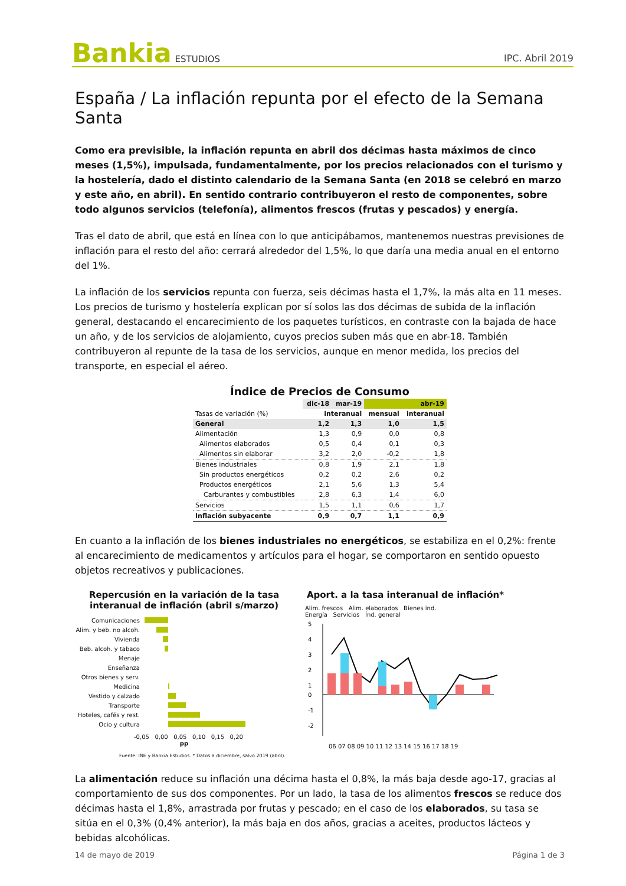Bankia ESTUDIOS
IPC. Abril 2019
España / La inflación repunta por el efecto de la Semana Santa
Como era previsible, la inflación repunta en abril dos décimas hasta máximos de cinco meses (1,5%), impulsada, fundamentalmente, por los precios relacionados con el turismo y la hostelería, dado el distinto calendario de la Semana Santa (en 2018 se celebró en marzo y este año, en abril). En sentido contrario contribuyeron el resto de componentes, sobre todo algunos servicios (telefonía), alimentos frescos (frutas y pescados) y energía.
Tras el dato de abril, que está en línea con lo que anticipábamos, mantenemos nuestras previsiones de inflación para el resto del año: cerrará alrededor del 1,5%, lo que daría una media anual en el entorno del 1%.
La inflación de los servicios repunta con fuerza, seis décimas hasta el 1,7%, la más alta en 11 meses. Los precios de turismo y hostelería explican por sí solos las dos décimas de subida de la inflación general, destacando el encarecimiento de los paquetes turísticos, en contraste con la bajada de hace un año, y de los servicios de alojamiento, cuyos precios suben más que en abr-18. También contribuyeron al repunte de la tasa de los servicios, aunque en menor medida, los precios del transporte, en especial el aéreo.
Índice de Precios de Consumo
| | dic-18 | mar-19 | abr-19 | |
| --- | --- | --- | --- | --- |
| Tasas de variación (%) | interanual | | mensual | interanual |
| General | 1,2 | 1,3 | 1,0 | 1,5 |
| Alimentación | 1,3 | 0,9 | 0,0 | 0,8 |
| Alimentos elaborados | 0,5 | 0,4 | 0,1 | 0,3 |
| Alimentos sin elaborar | 3,2 | 2,0 | -0,2 | 1,8 |
| Bienes industriales | 0,8 | 1,9 | 2,1 | 1,8 |
| Sin productos energéticos | 0,2 | 0,2 | 2,6 | 0,2 |
| Productos energéticos | 2,1 | 5,6 | 1,3 | 5,4 |
| Carburantes y combustibles | 2,8 | 6,3 | 1,4 | 6,0 |
| Servicios | 1,5 | 1,1 | 0,6 | 1,7 |
| Inflación subyacente | 0,9 | 0,7 | 1,1 | 0,9 |
En cuanto a la inflación de los bienes industriales no energéticos, se estabiliza en el 0,2%: frente al encarecimiento de medicamentos y artículos para el hogar, se comportaron en sentido opuesto objetos recreativos y publicaciones.
Repercusión en la variación de la tasa interanual de inflación (abril s/marzo)
Comunicaciones
Alim. y beb. no alcoh.
Vivienda
Beb. alcoh. y tabaco
Menaje
Enseñanza
Otros bienes y serv.
Medicina
Vestido y calzado
Transporte
Hoteles, cafés y rest.
Ocio y cultura
-0,05 0,00 0,05 0,10 0,15 0,20
pp
Aport. a la tasa interanual de inflación*
Alim. frescos Alim. elaborados Bienes ind.
Energía Servicios Índ. general
5
4
3
2
1
0
-1
-2
06 07 08 09 10 11 12 13 14 15 16 17 18 19
Fuente: INE y Bankia Estudios. * Datos a diciembre, salvo 2019 (abril).
La alimentación reduce su inflación una décima hasta el 0,8%, la más baja desde ago-17, gracias al comportamiento de sus dos componentes. Por un lado, la tasa de los alimentos frescos se reduce dos décimas hasta el 1,8%, arrastrada por frutas y pescado; en el caso de los elaborados, su tasa se sitúa en el 0,3% (0,4% anterior), la más baja en dos años, gracias a aceites, productos lácteos y bebidas alcohólicas.
14 de mayo de 2019 Página 1 de 3